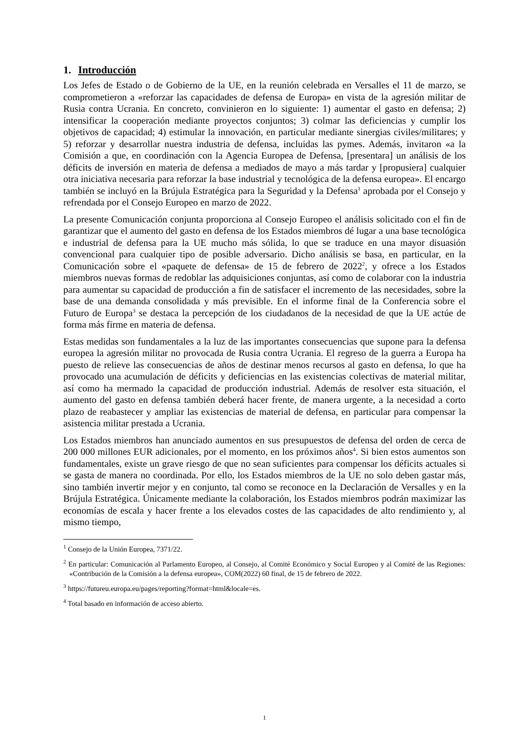1. Introducción
Los Jefes de Estado o de Gobierno de la UE, en la reunión celebrada en Versalles el 11 de marzo, se comprometieron a «reforzar las capacidades de defensa de Europa» en vista de la agresión militar de Rusia contra Ucrania. En concreto, convinieron en lo siguiente: 1) aumentar el gasto en defensa; 2) intensificar la cooperación mediante proyectos conjuntos; 3) colmar las deficiencias y cumplir los objetivos de capacidad; 4) estimular la innovación, en particular mediante sinergias civiles/militares; y 5) reforzar y desarrollar nuestra industria de defensa, incluidas las pymes. Además, invitaron «a la Comisión a que, en coordinación con la Agencia Europea de Defensa, [presentara] un análisis de los déficits de inversión en materia de defensa a mediados de mayo a más tardar y [propusiera] cualquier otra iniciativa necesaria para reforzar la base industrial y tecnológica de la defensa europea». El encargo también se incluyó en la Brújula Estratégica para la Seguridad y la Defensa<sup>1</sup> aprobada por el Consejo y refrendada por el Consejo Europeo en marzo de 2022.
La presente Comunicación conjunta proporciona al Consejo Europeo el análisis solicitado con el fin de garantizar que el aumento del gasto en defensa de los Estados miembros dé lugar a una base tecnológica e industrial de defensa para la UE mucho más sólida, lo que se traduce en una mayor disuasión convencional para cualquier tipo de posible adversario. Dicho análisis se basa, en particular, en la Comunicación sobre el «paquete de defensa» de 15 de febrero de 2022<sup>2</sup>, y ofrece a los Estados miembros nuevas formas de redoblar las adquisiciones conjuntas, así como de colaborar con la industria para aumentar su capacidad de producción a fin de satisfacer el incremento de las necesidades, sobre la base de una demanda consolidada y más previsible. En el informe final de la Conferencia sobre el Futuro de Europa<sup>3</sup> se destaca la percepción de los ciudadanos de la necesidad de que la UE actúe de forma más firme en materia de defensa.
Estas medidas son fundamentales a la luz de las importantes consecuencias que supone para la defensa europea la agresión militar no provocada de Rusia contra Ucrania. El regreso de la guerra a Europa ha puesto de relieve las consecuencias de años de destinar menos recursos al gasto en defensa, lo que ha provocado una acumulación de déficits y deficiencias en las existencias colectivas de material militar, así como ha mermado la capacidad de producción industrial. Además de resolver esta situación, el aumento del gasto en defensa también deberá hacer frente, de manera urgente, a la necesidad a corto plazo de reabastecer y ampliar las existencias de material de defensa, en particular para compensar la asistencia militar prestada a Ucrania.
Los Estados miembros han anunciado aumentos en sus presupuestos de defensa del orden de cerca de 200 000 millones EUR adicionales, por el momento, en los próximos años<sup>4</sup>. Si bien estos aumentos son fundamentales, existe un grave riesgo de que no sean suficientes para compensar los déficits actuales si se gasta de manera no coordinada. Por ello, los Estados miembros de la UE no solo deben gastar más, sino también invertir mejor y en conjunto, tal como se reconoce en la Declaración de Versalles y en la Brújula Estratégica. Únicamente mediante la colaboración, los Estados miembros podrán maximizar las economías de escala y hacer frente a los elevados costes de las capacidades de alto rendimiento y, al mismo tiempo,
<sup>1</sup> Consejo de la Unión Europea, 7371/22.
<sup>2</sup> En particular: Comunicación al Parlamento Europeo, al Consejo, al Comité Económico y Social Europeo y al Comité de las Regiones: «Contribución de la Comisión a la defensa europea», COM(2022) 60 final, de 15 de febrero de 2022.
<sup>3</sup> https://futureu.europa.eu/pages/reporting?format=html&locale=es.
<sup>4</sup> Total basado en información de acceso abierto.
1